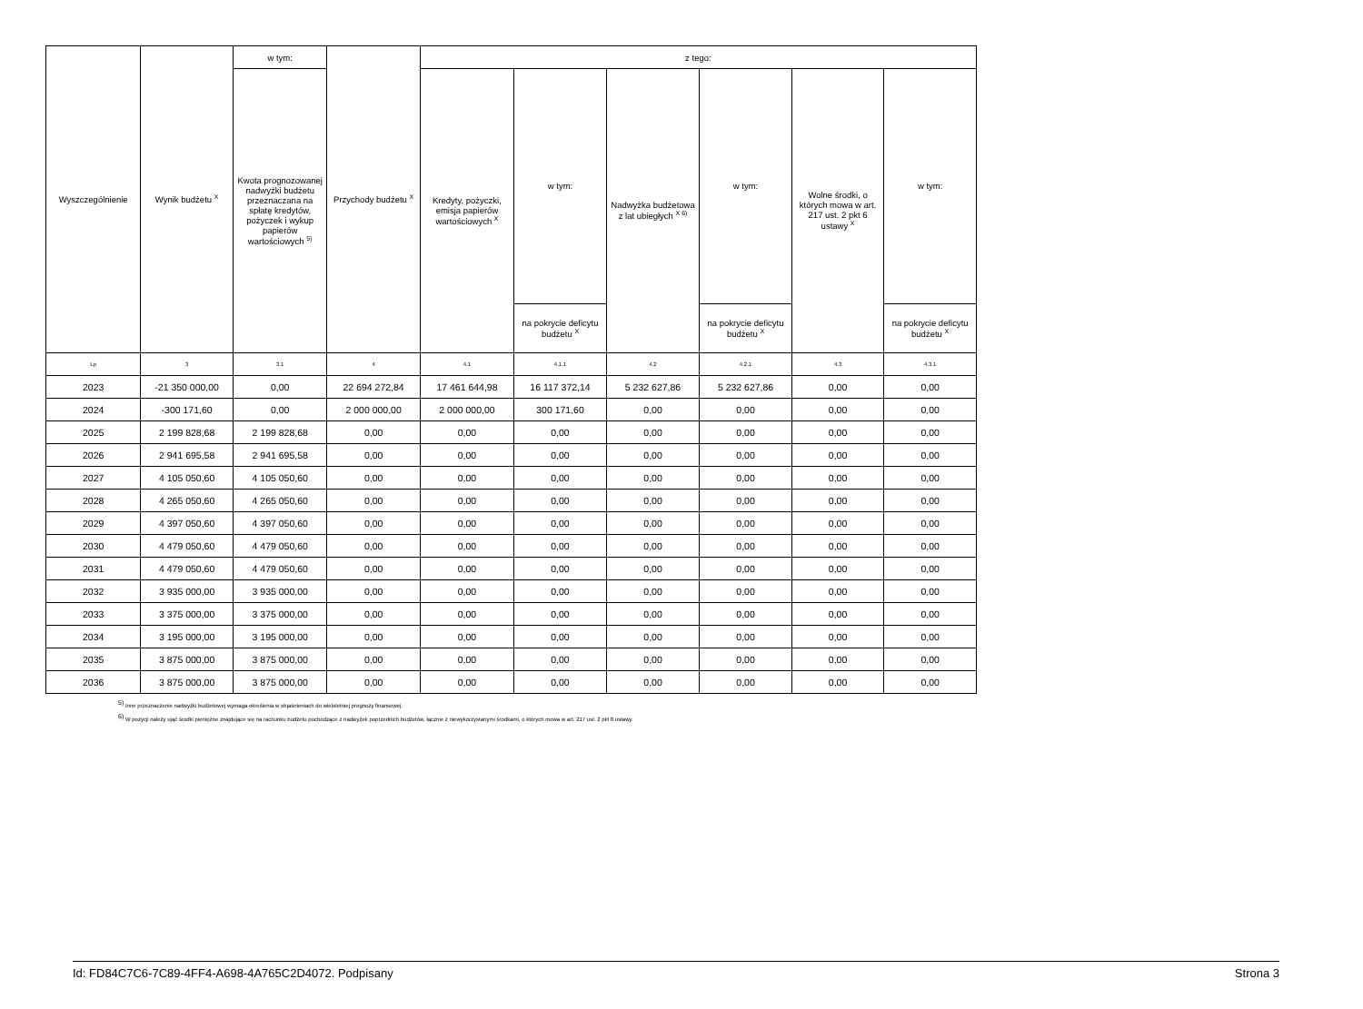| Wyszczególnienie | Wynik budżetu <sup>X</sup> | w tym: | Przychody budżetu <sup>X</sup> | z tego: | | | | | |
| --- | --- | --- | --- | --- | --- | --- | --- | --- | --- |
| | | Kwota prognozowanej nadwyżki budżetu przeznaczana na spłatę kredytów, pożyczek i wykup papierów wartościowych <sup>5)</sup> | | Kredyty, pożyczki, emisja papierów wartościowych <sup>X</sup> | w tym: | Nadwyżka budżetowa z lat ubiegłych <sup>X 6)</sup> | w tym: | Wolne środki, o których mowa w art. 217 ust. 2 pkt 6 ustawy <sup>X</sup> | w tym: |
| | | | | | na pokrycie deficytu budżetu <sup>X</sup> | | na pokrycie deficytu budżetu <sup>X</sup> | | na pokrycie deficytu budżetu <sup>X</sup> |
| Lp | 3 | 3.1 | 4 | 4.1 | 4.1.1 | 4.2 | 4.2.1 | 4.3 | 4.3.1 |
| 2023 | -21 350 000,00 | 0,00 | 22 694 272,84 | 17 461 644,98 | 16 117 372,14 | 5 232 627,86 | 5 232 627,86 | 0,00 | 0,00 |
| 2024 | -300 171,60 | 0,00 | 2 000 000,00 | 2 000 000,00 | 300 171,60 | 0,00 | 0,00 | 0,00 | 0,00 |
| 2025 | 2 199 828,68 | 2 199 828,68 | 0,00 | 0,00 | 0,00 | 0,00 | 0,00 | 0,00 | 0,00 |
| 2026 | 2 941 695,58 | 2 941 695,58 | 0,00 | 0,00 | 0,00 | 0,00 | 0,00 | 0,00 | 0,00 |
| 2027 | 4 105 050,60 | 4 105 050,60 | 0,00 | 0,00 | 0,00 | 0,00 | 0,00 | 0,00 | 0,00 |
| 2028 | 4 265 050,60 | 4 265 050,60 | 0,00 | 0,00 | 0,00 | 0,00 | 0,00 | 0,00 | 0,00 |
| 2029 | 4 397 050,60 | 4 397 050,60 | 0,00 | 0,00 | 0,00 | 0,00 | 0,00 | 0,00 | 0,00 |
| 2030 | 4 479 050,60 | 4 479 050,60 | 0,00 | 0,00 | 0,00 | 0,00 | 0,00 | 0,00 | 0,00 |
| 2031 | 4 479 050,60 | 4 479 050,60 | 0,00 | 0,00 | 0,00 | 0,00 | 0,00 | 0,00 | 0,00 |
| 2032 | 3 935 000,00 | 3 935 000,00 | 0,00 | 0,00 | 0,00 | 0,00 | 0,00 | 0,00 | 0,00 |
| 2033 | 3 375 000,00 | 3 375 000,00 | 0,00 | 0,00 | 0,00 | 0,00 | 0,00 | 0,00 | 0,00 |
| 2034 | 3 195 000,00 | 3 195 000,00 | 0,00 | 0,00 | 0,00 | 0,00 | 0,00 | 0,00 | 0,00 |
| 2035 | 3 875 000,00 | 3 875 000,00 | 0,00 | 0,00 | 0,00 | 0,00 | 0,00 | 0,00 | 0,00 |
| 2036 | 3 875 000,00 | 3 875 000,00 | 0,00 | 0,00 | 0,00 | 0,00 | 0,00 | 0,00 | 0,00 |
<sup>5)</sup> Inne przeznaczenie nadwyżki budżetowej wymaga określenia w objaśnieniach do wieloletniej prognozy finansowej.
<sup>6)</sup> W pozycji należy ująć środki pieniężne znajdujące się na rachunku budżetu pochodzące z nadwyżek poprzednich budżetów, łącznie z niewykorzystanymi środkami, o których mowa w art. 217 ust. 2 pkt 8 ustawy.
Id: FD84C7C6-7C89-4FF4-A698-4A765C2D4072. Podpisany Strona 3